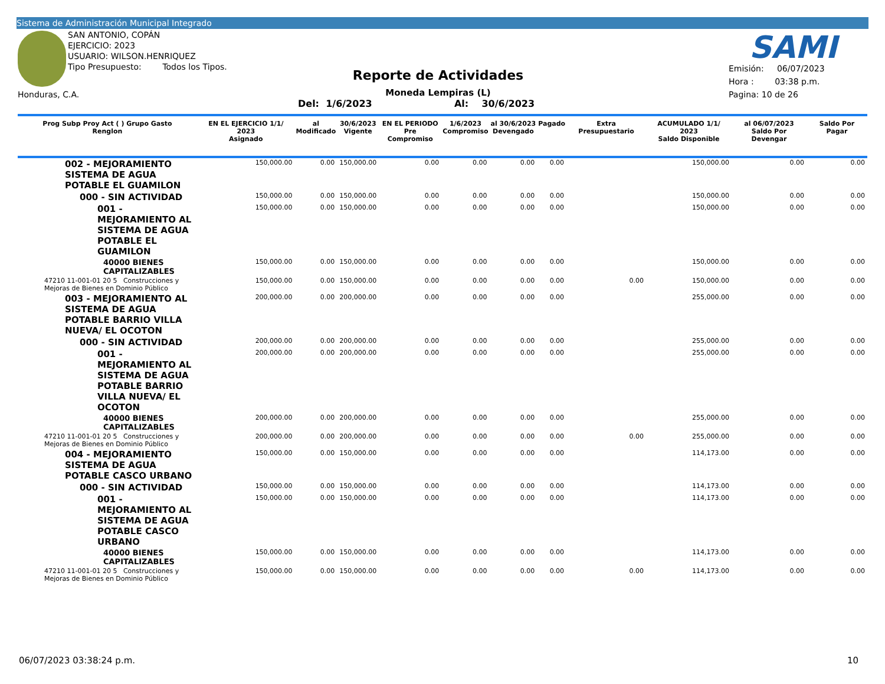Sistema de Administración Municipal Integrado
SAN ANTONIO, COPÁN
EJERCICIO: 2023
USUARIO: WILSON.HENRIQUEZ
Tipo Presupuesto: Todos los Tipos.
Honduras, C.A.
SAMI
Reporte de Actividades
Moneda Lempiras (L)
Del: 1/6/2023 Al: 30/6/2023
Emisión: 06/07/2023
Hora : 03:38 p.m.
Pagina: 10 de 26
| Prog Subp Proy Act ( ) Grupo Gasto Renglon | EN EL EJERCICIO 1/1/ 2023 Asignado | al Modificado | 30/6/2023 Vigente | EN EL PERIODO Pre Compromiso | 1/6/2023 Compromiso | al 30/6/2023 Devengado | Pagado | Extra Presupuestario | ACUMULADO 1/1/ 2023 Saldo Disponible | al 06/07/2023 Saldo Por Devengar | Saldo Por Pagar |
| --- | --- | --- | --- | --- | --- | --- | --- | --- | --- | --- | --- |
| 002 - MEJORAMIENTO SISTEMA DE AGUA POTABLE EL GUAMILON | 150,000.00 | 0.00 | 150,000.00 | 0.00 | 0.00 | 0.00 | 0.00 | | 150,000.00 | 0.00 | 0.00 |
| 000 - SIN ACTIVIDAD | 150,000.00 | 0.00 | 150,000.00 | 0.00 | 0.00 | 0.00 | 0.00 | | 150,000.00 | 0.00 | 0.00 |
| 001 - MEJORAMIENTO AL SISTEMA DE AGUA POTABLE EL GUAMILON | 150,000.00 | 0.00 | 150,000.00 | 0.00 | 0.00 | 0.00 | 0.00 | | 150,000.00 | 0.00 | 0.00 |
| 40000 BIENES CAPITALIZABLES | 150,000.00 | 0.00 | 150,000.00 | 0.00 | 0.00 | 0.00 | 0.00 | | 150,000.00 | 0.00 | 0.00 |
| 47210 11-001-01 20 5 Construcciones y Mejoras de Bienes en Dominio Público | 150,000.00 | 0.00 | 150,000.00 | 0.00 | 0.00 | 0.00 | 0.00 | 0.00 | 150,000.00 | 0.00 | 0.00 |
| 003 - MEJORAMIENTO AL SISTEMA DE AGUA POTABLE BARRIO VILLA NUEVA/ EL OCOTON | 200,000.00 | 0.00 | 200,000.00 | 0.00 | 0.00 | 0.00 | 0.00 | | 255,000.00 | 0.00 | 0.00 |
| 000 - SIN ACTIVIDAD | 200,000.00 | 0.00 | 200,000.00 | 0.00 | 0.00 | 0.00 | 0.00 | | 255,000.00 | 0.00 | 0.00 |
| 001 - MEJORAMIENTO AL SISTEMA DE AGUA POTABLE BARRIO VILLA NUEVA/ EL OCOTON | 200,000.00 | 0.00 | 200,000.00 | 0.00 | 0.00 | 0.00 | 0.00 | | 255,000.00 | 0.00 | 0.00 |
| 40000 BIENES CAPITALIZABLES | 200,000.00 | 0.00 | 200,000.00 | 0.00 | 0.00 | 0.00 | 0.00 | | 255,000.00 | 0.00 | 0.00 |
| 47210 11-001-01 20 5 Construcciones y Mejoras de Bienes en Dominio Público | 200,000.00 | 0.00 | 200,000.00 | 0.00 | 0.00 | 0.00 | 0.00 | 0.00 | 255,000.00 | 0.00 | 0.00 |
| 004 - MEJORAMIENTO SISTEMA DE AGUA POTABLE CASCO URBANO | 150,000.00 | 0.00 | 150,000.00 | 0.00 | 0.00 | 0.00 | 0.00 | | 114,173.00 | 0.00 | 0.00 |
| 000 - SIN ACTIVIDAD | 150,000.00 | 0.00 | 150,000.00 | 0.00 | 0.00 | 0.00 | 0.00 | | 114,173.00 | 0.00 | 0.00 |
| 001 - MEJORAMIENTO AL SISTEMA DE AGUA POTABLE CASCO URBANO | 150,000.00 | 0.00 | 150,000.00 | 0.00 | 0.00 | 0.00 | 0.00 | | 114,173.00 | 0.00 | 0.00 |
| 40000 BIENES CAPITALIZABLES | 150,000.00 | 0.00 | 150,000.00 | 0.00 | 0.00 | 0.00 | 0.00 | | 114,173.00 | 0.00 | 0.00 |
| 47210 11-001-01 20 5 Construcciones y Mejoras de Bienes en Dominio Público | 150,000.00 | 0.00 | 150,000.00 | 0.00 | 0.00 | 0.00 | 0.00 | 0.00 | 114,173.00 | 0.00 | 0.00 |
06/07/2023 03:38:24 p.m. 10